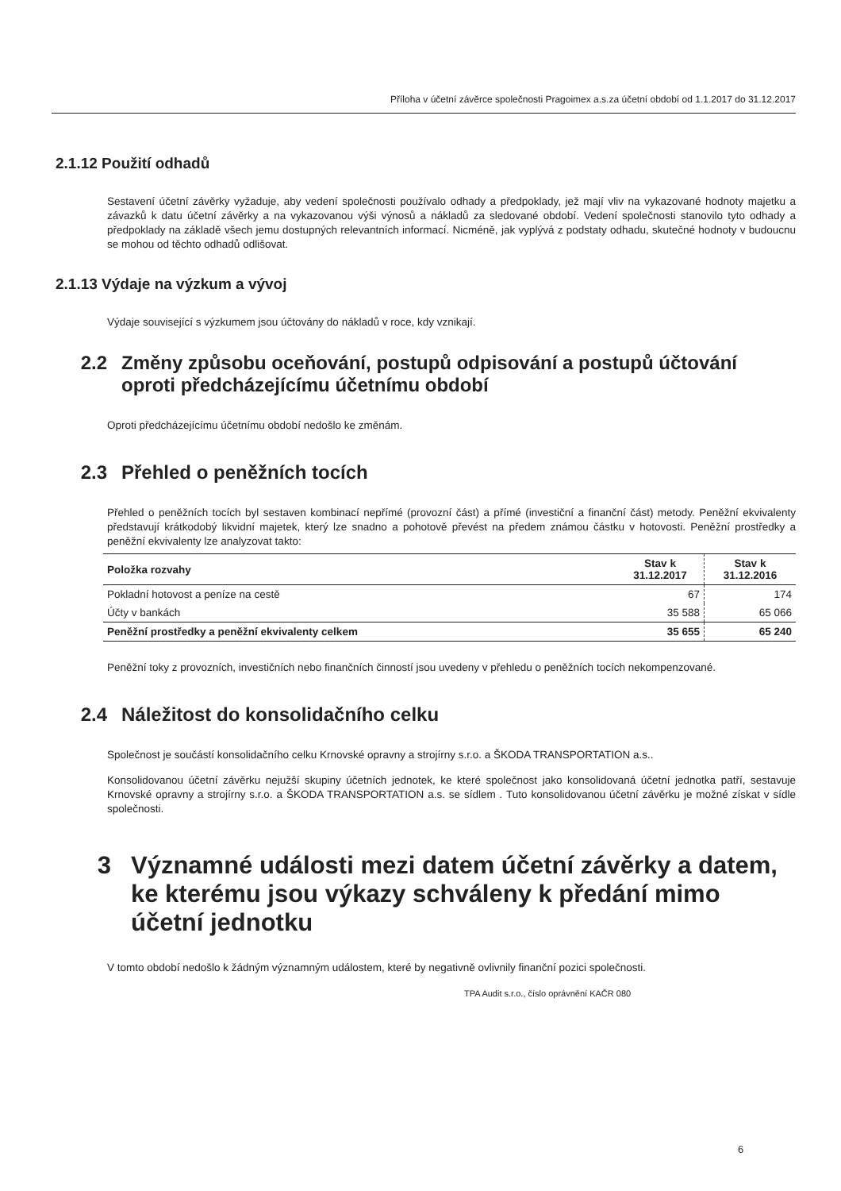Příloha v účetní závěrce společnosti Pragoimex a.s.za účetní období od 1.1.2017 do 31.12.2017
2.1.12 Použití odhadů
Sestavení účetní závěrky vyžaduje, aby vedení společnosti používalo odhady a předpoklady, jež mají vliv na vykazované hodnoty majetku a závazků k datu účetní závěrky a na vykazovanou výši výnosů a nákladů za sledované období. Vedení společnosti stanovilo tyto odhady a předpoklady na základě všech jemu dostupných relevantních informací. Nicméně, jak vyplývá z podstaty odhadu, skutečné hodnoty v budoucnu se mohou od těchto odhadů odlišovat.
2.1.13 Výdaje na výzkum a vývoj
Výdaje související s výzkumem jsou účtovány do nákladů v roce, kdy vznikají.
2.2 Změny způsobu oceňování, postupů odpisování a postupů účtování oproti předcházejícímu účetnímu období
Oproti předcházejícímu účetnímu období nedošlo ke změnám.
2.3 Přehled o peněžních tocích
Přehled o peněžních tocích byl sestaven kombinací nepřímé (provozní část) a přímé (investiční a finanční část) metody. Peněžní ekvivalenty představují krátkodobý likvidní majetek, který lze snadno a pohotově převést na předem známou částku v hotovosti. Peněžní prostředky a peněžní ekvivalenty lze analyzovat takto:
| Položka rozvahy | Stav k 31.12.2017 | Stav k 31.12.2016 |
| --- | --- | --- |
| Pokladní hotovost a peníze na cestě | 67 | 174 |
| Účty v bankách | 35 588 | 65 066 |
| Peněžní prostředky a peněžní ekvivalenty celkem | 35 655 | 65 240 |
Peněžní toky z provozních, investičních nebo finančních činností jsou uvedeny v přehledu o peněžních tocích nekompenzované.
2.4 Náležitost do konsolidačního celku
Společnost je součástí konsolidačního celku Krnovské opravny a strojírny s.r.o. a ŠKODA TRANSPORTATION a.s..
Konsolidovanou účetní závěrku nejužší skupiny účetních jednotek, ke které společnost jako konsolidovaná účetní jednotka patří, sestavuje Krnovské opravny a strojírny s.r.o. a ŠKODA TRANSPORTATION a.s. se sídlem . Tuto konsolidovanou účetní závěrku je možné získat v sídle společnosti.
3 Významné události mezi datem účetní závěrky a datem, ke kterému jsou výkazy schváleny k předání mimo účetní jednotku
V tomto období nedošlo k žádným významným událostem, které by negativně ovlivnily finanční pozici společnosti.
TPA Audit s.r.o., číslo oprávnění KAČR 080
6